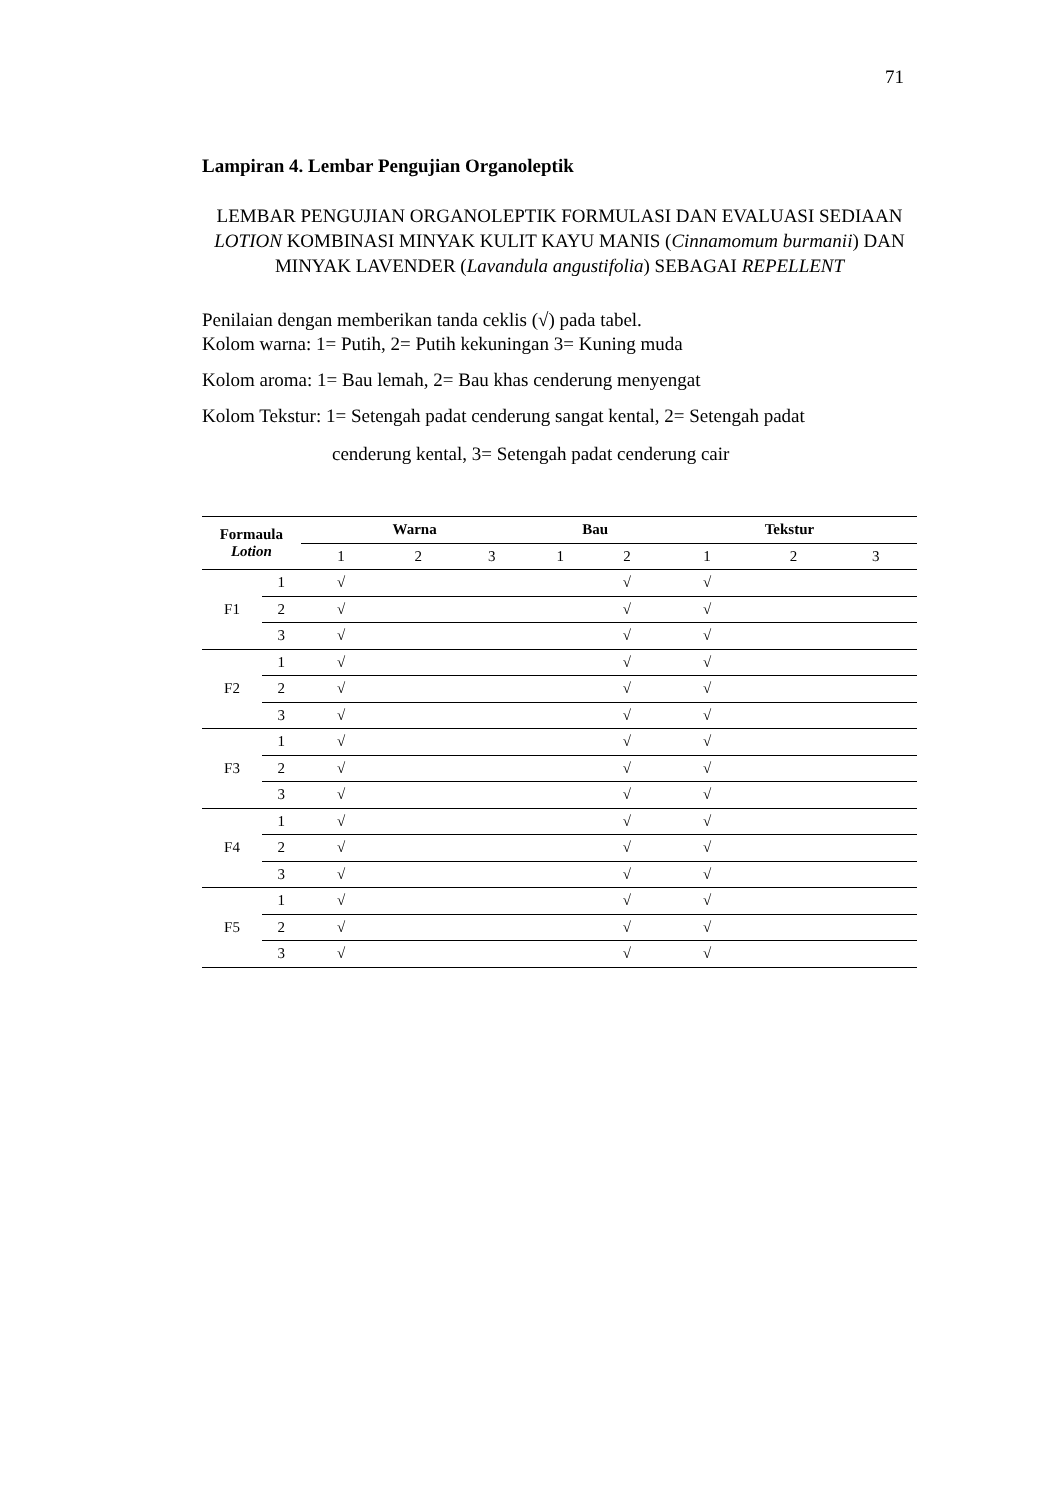71
Lampiran 4. Lembar Pengujian Organoleptik
LEMBAR PENGUJIAN ORGANOLEPTIK FORMULASI DAN EVALUASI SEDIAAN LOTION KOMBINASI MINYAK KULIT KAYU MANIS (Cinnamomum burmanii) DAN MINYAK LAVENDER (Lavandula angustifolia) SEBAGAI REPELLENT
Penilaian dengan memberikan tanda ceklis (√) pada tabel.
Kolom warna: 1= Putih, 2= Putih kekuningan 3= Kuning muda
Kolom aroma: 1= Bau lemah, 2= Bau khas cenderung menyengat
Kolom Tekstur: 1= Setengah padat cenderung sangat kental, 2= Setengah padat
cenderung kental, 3= Setengah padat cenderung cair
| Formaula Lotion | | Warna | | | Bau | | Tekstur | | |
| --- | --- | --- | --- | --- | --- | --- | --- | --- | --- |
| | | 1 | 2 | 3 | 1 | 2 | 1 | 2 | 3 |
| F1 | 1 | √ | | | | √ | √ | | |
| | 2 | √ | | | | √ | √ | | |
| | 3 | √ | | | | √ | √ | | |
| F2 | 1 | √ | | | | √ | √ | | |
| | 2 | √ | | | | √ | √ | | |
| | 3 | √ | | | | √ | √ | | |
| F3 | 1 | √ | | | | √ | √ | | |
| | 2 | √ | | | | √ | √ | | |
| | 3 | √ | | | | √ | √ | | |
| F4 | 1 | √ | | | | √ | √ | | |
| | 2 | √ | | | | √ | √ | | |
| | 3 | √ | | | | √ | √ | | |
| F5 | 1 | √ | | | | √ | √ | | |
| | 2 | √ | | | | √ | √ | | |
| | 3 | √ | | | | √ | √ | | |